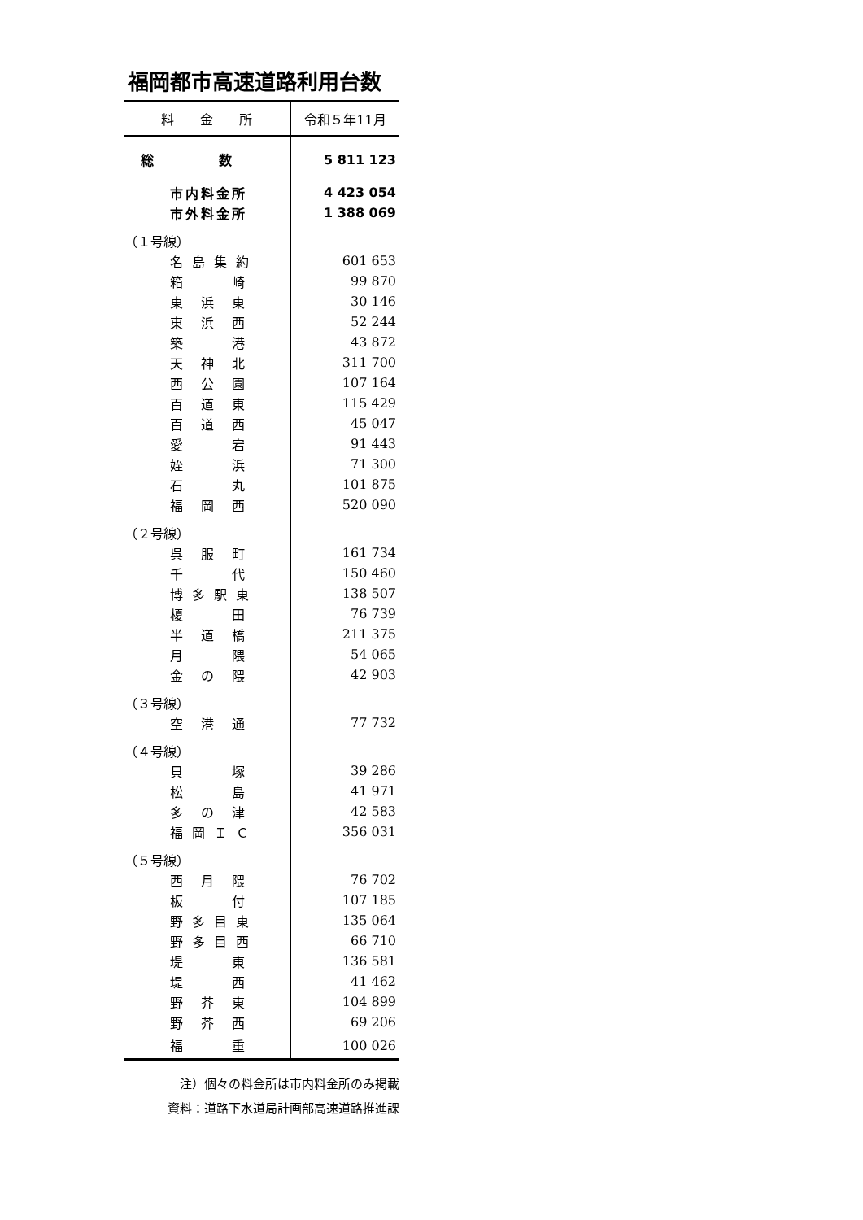福岡都市高速道路利用台数
| 料 金 所 | 令和５年11月 |
| --- | --- |
| 総 数 | 5 811 123 |
| 市内料金所 | 4 423 054 |
| 市外料金所 | 1 388 069 |
| （１号線） | |
| 名 島 集 約 | 601 653 |
| 箱 崎 | 99 870 |
| 東 浜 東 | 30 146 |
| 東 浜 西 | 52 244 |
| 築 港 | 43 872 |
| 天 神 北 | 311 700 |
| 西 公 園 | 107 164 |
| 百 道 東 | 115 429 |
| 百 道 西 | 45 047 |
| 愛 宕 | 91 443 |
| 姪 浜 | 71 300 |
| 石 丸 | 101 875 |
| 福 岡 西 | 520 090 |
| （２号線） | |
| 呉 服 町 | 161 734 |
| 千 代 | 150 460 |
| 博 多 駅 東 | 138 507 |
| 榎 田 | 76 739 |
| 半 道 橋 | 211 375 |
| 月 隈 | 54 065 |
| 金 の 隈 | 42 903 |
| （３号線） | |
| 空 港 通 | 77 732 |
| （４号線） | |
| 貝 塚 | 39 286 |
| 松 島 | 41 971 |
| 多 の 津 | 42 583 |
| 福 岡 Ｉ Ｃ | 356 031 |
| （５号線） | |
| 西 月 隈 | 76 702 |
| 板 付 | 107 185 |
| 野 多 目 東 | 135 064 |
| 野 多 目 西 | 66 710 |
| 堤 東 | 136 581 |
| 堤 西 | 41 462 |
| 野 芥 東 | 104 899 |
| 野 芥 西 | 69 206 |
| 福 重 | 100 026 |
注）個々の料金所は市内料金所のみ掲載
資料：道路下水道局計画部高速道路推進課